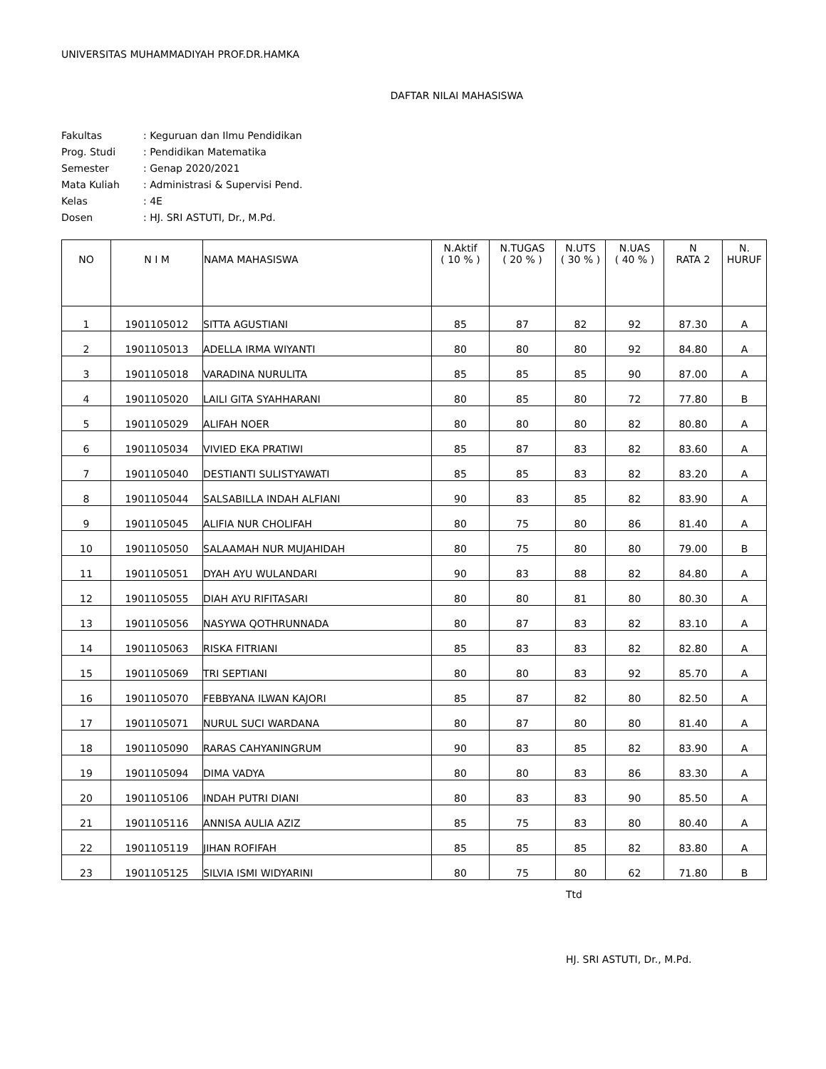UNIVERSITAS MUHAMMADIYAH PROF.DR.HAMKA
DAFTAR NILAI MAHASISWA
| Fakultas | : Keguruan dan Ilmu Pendidikan |
| Prog. Studi | : Pendidikan Matematika |
| Semester | : Genap 2020/2021 |
| Mata Kuliah | : Administrasi & Supervisi Pend. |
| Kelas | : 4E |
| Dosen | : HJ. SRI ASTUTI, Dr., M.Pd. |
| NO | N I M | NAMA MAHASISWA | N.Aktif ( 10 % ) | N.TUGAS ( 20 % ) | N.UTS ( 30 % ) | N.UAS ( 40 % ) | N RATA 2 | N. HURUF |
| --- | --- | --- | --- | --- | --- | --- | --- | --- |
| 1 | 1901105012 | SITTA AGUSTIANI | 85 | 87 | 82 | 92 | 87.30 | A |
| 2 | 1901105013 | ADELLA IRMA WIYANTI | 80 | 80 | 80 | 92 | 84.80 | A |
| 3 | 1901105018 | VARADINA NURULITA | 85 | 85 | 85 | 90 | 87.00 | A |
| 4 | 1901105020 | LAILI GITA SYAHHARANI | 80 | 85 | 80 | 72 | 77.80 | B |
| 5 | 1901105029 | ALIFAH NOER | 80 | 80 | 80 | 82 | 80.80 | A |
| 6 | 1901105034 | VIVIED EKA PRATIWI | 85 | 87 | 83 | 82 | 83.60 | A |
| 7 | 1901105040 | DESTIANTI SULISTYAWATI | 85 | 85 | 83 | 82 | 83.20 | A |
| 8 | 1901105044 | SALSABILLA INDAH ALFIANI | 90 | 83 | 85 | 82 | 83.90 | A |
| 9 | 1901105045 | ALIFIA NUR CHOLIFAH | 80 | 75 | 80 | 86 | 81.40 | A |
| 10 | 1901105050 | SALAAMAH NUR MUJAHIDAH | 80 | 75 | 80 | 80 | 79.00 | B |
| 11 | 1901105051 | DYAH AYU WULANDARI | 90 | 83 | 88 | 82 | 84.80 | A |
| 12 | 1901105055 | DIAH AYU RIFITASARI | 80 | 80 | 81 | 80 | 80.30 | A |
| 13 | 1901105056 | NASYWA QOTHRUNNADA | 80 | 87 | 83 | 82 | 83.10 | A |
| 14 | 1901105063 | RISKA FITRIANI | 85 | 83 | 83 | 82 | 82.80 | A |
| 15 | 1901105069 | TRI SEPTIANI | 80 | 80 | 83 | 92 | 85.70 | A |
| 16 | 1901105070 | FEBBYANA ILWAN KAJORI | 85 | 87 | 82 | 80 | 82.50 | A |
| 17 | 1901105071 | NURUL SUCI WARDANA | 80 | 87 | 80 | 80 | 81.40 | A |
| 18 | 1901105090 | RARAS CAHYANINGRUM | 90 | 83 | 85 | 82 | 83.90 | A |
| 19 | 1901105094 | DIMA VADYA | 80 | 80 | 83 | 86 | 83.30 | A |
| 20 | 1901105106 | INDAH PUTRI DIANI | 80 | 83 | 83 | 90 | 85.50 | A |
| 21 | 1901105116 | ANNISA AULIA AZIZ | 85 | 75 | 83 | 80 | 80.40 | A |
| 22 | 1901105119 | JIHAN ROFIFAH | 85 | 85 | 85 | 82 | 83.80 | A |
| 23 | 1901105125 | SILVIA ISMI WIDYARINI | 80 | 75 | 80 | 62 | 71.80 | B |
Ttd
HJ. SRI ASTUTI, Dr., M.Pd.